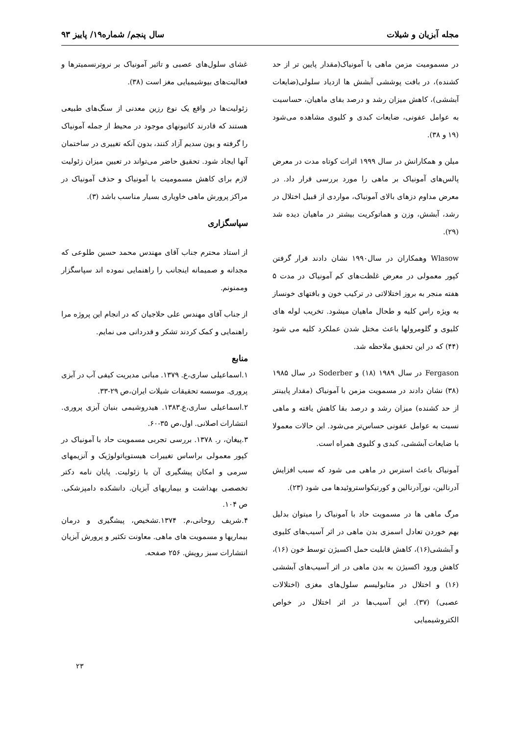مجله آبزیان و شیلات سال پنجم/ شماره۱۹/ پاییز ۹۳
در مسمومیت مزمن ماهی با آمونیاک(مقدار پایین تر از حد کشنده)، در بافت پوششی آبشش ها ازدیاد سلولی(ضایعات آبششی)، کاهش میزان رشد و درصد بقای ماهیان، حساسیت به عوامل عفونی، ضایعات کبدی و کلیوی مشاهده می‌شود (۱۹ و ۳۸).
میلن و همکارانش در سال ۱۹۹۹ اثرات کوتاه مدت در معرض پالس‌های آمونیاک بر ماهی را مورد بررسی قرار داد. در معرض مداوم دزهای بالای آمونیاک، مواردی از قبیل اختلال در رشد، آبشش، وزن و هماتوکریت بیشتر در ماهیان دیده شد (۲۹).
Wlasow وهمکاران در سال۱۹۹۰ نشان دادند قرار گرفتن کپور معمولی در معرض غلظت‌های کم آمونیاک در مدت ۵ هفته منجر به بروز اختلالاتی در ترکیب خون و بافتهای خونساز به ویژه راس کلیه و طحال ماهیان میشود. تخریب لوله های کلیوی و گلومرولها باعث مختل شدن عملکرد کلیه می شود (۴۴) که در این تحقیق ملاحظه شد.
Fergason در سال ۱۹۸۹ (۱۸) و Soderber در سال ۱۹۸۵ (۳۸) نشان دادند در مسمویت مزمن با آمونیاک (مقدار پایینتر از حد کشنده) میزان رشد و درصد بقا کاهش یافته و ماهی نسبت به عوامل عفونی حساس‌تر می‌شود. این حالات معمولا با ضایعات آبششی، کبدی و کلیوی همراه است.
آمونیاک باعث استرس در ماهی می شود که سبب افزایش آدرنالین، نورآدرنالین و کورتیکواستروئیدها می شود (۲۳).
مرگ ماهی ها در مسمویت حاد با آمونیاک را میتوان بدلیل بهم خوردن تعادل اسمزی بدن ماهی در اثر آسیب‌های کلیوی و آبششی(۱۶)، کاهش قابلیت حمل اکسیژن توسط خون (۱۶)، کاهش ورود اکسیژن به بدن ماهی در اثر آسیب‌های آبششی (۱۶) و اختلال در متابولیسم سلول‌های مغزی (اختلالات عصبی) (۳۷). این آسیب‌ها در اثر اختلال در خواص الکتروشیمیایی
غشای سلول‌های عصبی و تاثیر آمونیاک بر نروترنسمیترها و فعالیت‌های بیوشیمیایی مغز است (۳۸).
زئولیت‌ها در واقع یک نوع رزین معدنی از سنگ‌های طبیعی هستند که قادرند کاتیونهای موجود در محیط از جمله آمونیاک را گرفته و یون سدیم آزاد کنند، بدون آنکه تغییری در ساختمان آنها ایجاد شود. تحقیق حاضر می‌تواند در تعیین میزان زئولیت لازم برای کاهش مسمومیت با آمونیاک و حذف آمونیاک در مراکز پرورش ماهی خاویاری بسیار مناسب باشد (۳).
سپاسگزاری
از استاد محترم جناب آقای مهندس محمد حسین طلوعی که مجدانه و صمیمانه اینجانب را راهنمایی نموده اند سپاسگزار وممنونم.
از جناب آقای مهندس علی حلاجیان که در انجام این پروژه مرا راهنمایی و کمک کردند تشکر و قدردانی می نمایم.
منابع
۱.اسماعیلی ساری،ع. ۱۳۷۹. مبانی مدیریت کیفی آب در آبزی پروری. موسسه تحقیقات شیلات ایران،ص ۲۹-۳۳.
۲.اسماعیلی ساری،ع.۱۳۸۳. هیدروشیمی بنیان آبزی پروری. انتشارات اصلانی. اول،ص ۳۵-۶۰.
۳.پیغان، ر. ۱۳۷۸. بررسی تجربی مسمویت حاد با آمونیاک در کپور معمولی براساس تغییرات هیستوپاتولوژیک و آنزیمهای سرمی و امکان پیشگیری آن با زئولیت. پایان نامه دکتر تخصصی بهداشت و بیماریهای آبزیان. دانشکده دامپزشکی. ص ۱۰۴.
۴.شریف روحانی،م. ۱۳۷۴.تشخیص، پیشگیری و درمان بیماریها و مسمویت های ماهی. معاونت تکثیر و پرورش آبزیان انتشارات سبز رویش. ۲۵۶ صفحه.
۲۳